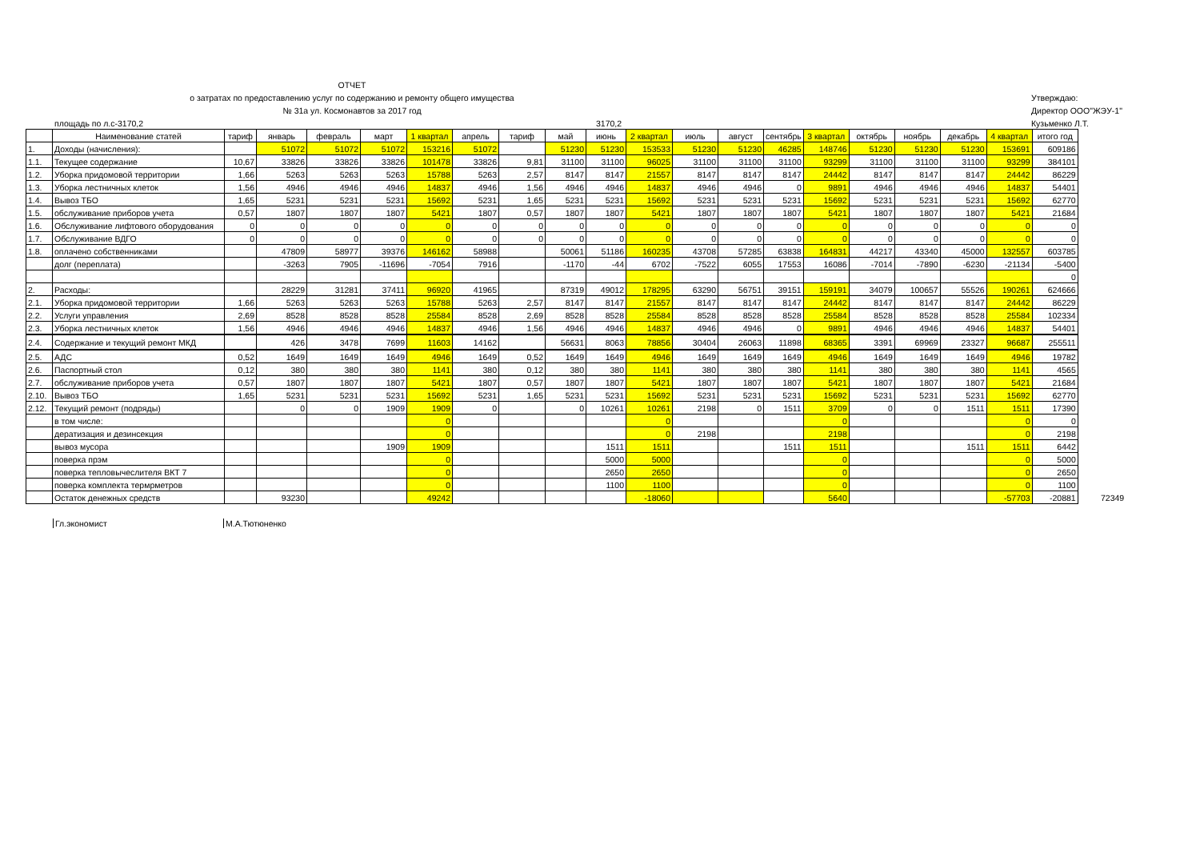ОТЧЕТ
о затратах по предоставлению услуг по содержанию и ремонту общего имущества
№ 31а ул. Космонавтов за 2017 год
площадь по л.с-3170,2 3170,2
Утверждаю:
Директор ООО"ЖЭУ-1"
Кузьменко Л.Т.
| | Наименование статей | тариф | январь | февраль | март | 1 квартал | апрель | тариф | май | июнь | 2 квартал | июль | август | сентябрь | 3 квартал | октябрь | ноябрь | декабрь | 4 квартал | итого год | |
| 1. | Доходы (начисления): | | 51072 | 51072 | 51072 | 153216 | 51072 | | 51230 | 51230 | 153533 | 51230 | 51230 | 46285 | 148746 | 51230 | 51230 | 51230 | 153691 | 609186 | |
| 1.1. | Текущее содержание | 10,67 | 33826 | 33826 | 33826 | 101478 | 33826 | 9,81 | 31100 | 31100 | 96025 | 31100 | 31100 | 31100 | 93299 | 31100 | 31100 | 31100 | 93299 | 384101 | |
| 1.2. | Уборка придомовой территории | 1,66 | 5263 | 5263 | 5263 | 15788 | 5263 | 2,57 | 8147 | 8147 | 21557 | 8147 | 8147 | 8147 | 24442 | 8147 | 8147 | 8147 | 24442 | 86229 | |
| 1.3. | Уборка лестничных клеток | 1,56 | 4946 | 4946 | 4946 | 14837 | 4946 | 1,56 | 4946 | 4946 | 14837 | 4946 | 4946 | 0 | 9891 | 4946 | 4946 | 4946 | 14837 | 54401 | |
| 1.4. | Вывоз ТБО | 1,65 | 5231 | 5231 | 5231 | 15692 | 5231 | 1,65 | 5231 | 5231 | 15692 | 5231 | 5231 | 5231 | 15692 | 5231 | 5231 | 5231 | 15692 | 62770 | |
| 1.5. | обслуживание приборов учета | 0,57 | 1807 | 1807 | 1807 | 5421 | 1807 | 0,57 | 1807 | 1807 | 5421 | 1807 | 1807 | 1807 | 5421 | 1807 | 1807 | 1807 | 5421 | 21684 | |
| 1.6. | Обслуживание лифтового оборудования | 0 | 0 | 0 | 0 | 0 | 0 | 0 | 0 | 0 | 0 | 0 | 0 | 0 | 0 | 0 | 0 | 0 | 0 | 0 | |
| 1.7. | Обслуживание ВДГО | 0 | 0 | 0 | 0 | 0 | 0 | 0 | 0 | 0 | 0 | 0 | 0 | 0 | 0 | 0 | 0 | 0 | 0 | 0 | |
| 1.8. | оплачено собственниками | | 47809 | 58977 | 39376 | 146162 | 58988 | | 50061 | 51186 | 160235 | 43708 | 57285 | 63838 | 164831 | 44217 | 43340 | 45000 | 132557 | 603785 | |
| | долг (переплата) | | -3263 | 7905 | -11696 | -7054 | 7916 | | -1170 | -44 | 6702 | -7522 | 6055 | 17553 | 16086 | -7014 | -7890 | -6230 | -21134 | -5400 | |
| | | | | | | | | | | | | | | | | | | | | 0 | |
| 2. | Расходы: | | 28229 | 31281 | 37411 | 96920 | 41965 | | 87319 | 49012 | 178295 | 63290 | 56751 | 39151 | 159191 | 34079 | 100657 | 55526 | 190261 | 624666 | |
| 2.1. | Уборка придомовой территории | 1,66 | 5263 | 5263 | 5263 | 15788 | 5263 | 2,57 | 8147 | 8147 | 21557 | 8147 | 8147 | 8147 | 24442 | 8147 | 8147 | 8147 | 24442 | 86229 | |
| 2.2. | Услуги управления | 2,69 | 8528 | 8528 | 8528 | 25584 | 8528 | 2,69 | 8528 | 8528 | 25584 | 8528 | 8528 | 8528 | 25584 | 8528 | 8528 | 8528 | 25584 | 102334 | |
| 2.3. | Уборка лестничных клеток | 1,56 | 4946 | 4946 | 4946 | 14837 | 4946 | 1,56 | 4946 | 4946 | 14837 | 4946 | 4946 | 0 | 9891 | 4946 | 4946 | 4946 | 14837 | 54401 | |
| 2.4. | Содержание и текущий ремонт МКД | | 426 | 3478 | 7699 | 11603 | 14162 | | 56631 | 8063 | 78856 | 30404 | 26063 | 11898 | 68365 | 3391 | 69969 | 23327 | 96687 | 255511 | |
| 2.5. | АДС | 0,52 | 1649 | 1649 | 1649 | 4946 | 1649 | 0,52 | 1649 | 1649 | 4946 | 1649 | 1649 | 1649 | 4946 | 1649 | 1649 | 1649 | 4946 | 19782 | |
| 2.6. | Паспортный стол | 0,12 | 380 | 380 | 380 | 1141 | 380 | 0,12 | 380 | 380 | 1141 | 380 | 380 | 380 | 1141 | 380 | 380 | 380 | 1141 | 4565 | |
| 2.7. | обслуживание приборов учета | 0,57 | 1807 | 1807 | 1807 | 5421 | 1807 | 0,57 | 1807 | 1807 | 5421 | 1807 | 1807 | 1807 | 5421 | 1807 | 1807 | 1807 | 5421 | 21684 | |
| 2.10. | Вывоз ТБО | 1,65 | 5231 | 5231 | 5231 | 15692 | 5231 | 1,65 | 5231 | 5231 | 15692 | 5231 | 5231 | 5231 | 15692 | 5231 | 5231 | 5231 | 15692 | 62770 | |
| 2.12. | Текущий ремонт (подряды) | | 0 | 0 | 1909 | 1909 | 0 | | 0 | 10261 | 10261 | 2198 | 0 | 1511 | 3709 | 0 | 0 | 1511 | 1511 | 17390 | |
| | в том числе: | | | | | 0 | | | | | 0 | | | | 0 | | | | 0 | 0 | |
| | дератизация и дезинсекция | | | | | 0 | | | | | 0 | 2198 | | | 2198 | | | | 0 | 2198 | |
| | вывоз мусора | | | | 1909 | 1909 | | | | 1511 | 1511 | | | 1511 | 1511 | | | 1511 | 1511 | 6442 | |
| | поверка прэм | | | | | 0 | | | | 5000 | 5000 | | | | 0 | | | | 0 | 5000 | |
| | поверка тепловычеслителя ВКТ 7 | | | | | 0 | | | | 2650 | 2650 | | | | 0 | | | | 0 | 2650 | |
| | поверка комплекта термрметров | | | | | 0 | | | | 1100 | 1100 | | | | 0 | | | | 0 | 1100 | |
| | Остаток денежных средств | | 93230 | | | 49242 | | | | | -18060 | | | | 5640 | | | | -57703 | -20881 | 72349 |
Гл.экономист М.А.Тютюненко